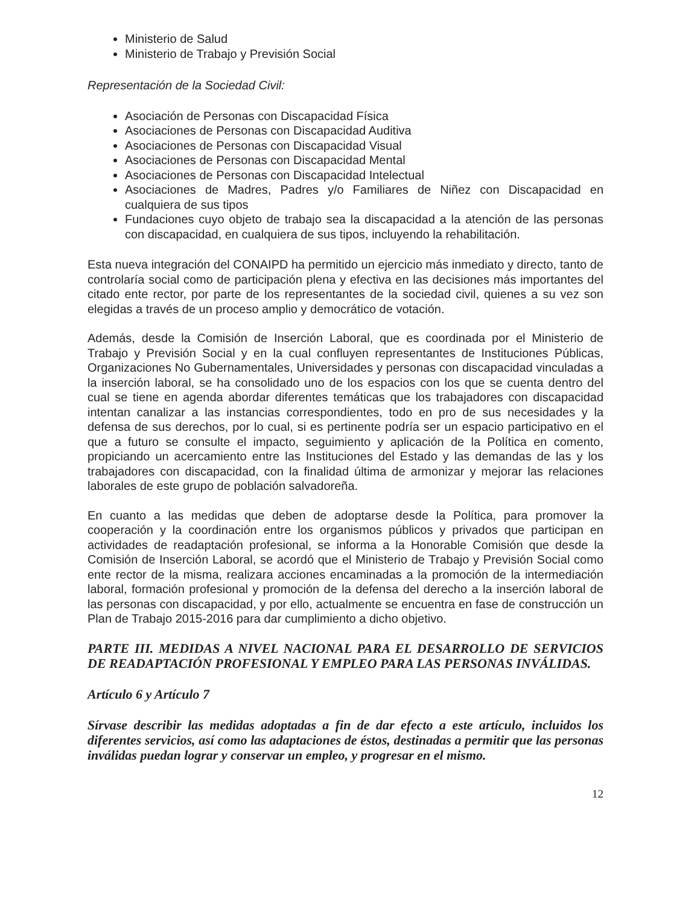Ministerio de Salud
Ministerio de Trabajo y Previsión Social
Representación de la Sociedad Civil:
Asociación de Personas con Discapacidad Física
Asociaciones de Personas con Discapacidad Auditiva
Asociaciones de Personas con Discapacidad Visual
Asociaciones de Personas con Discapacidad Mental
Asociaciones de Personas con Discapacidad Intelectual
Asociaciones de Madres, Padres y/o Familiares de Niñez con Discapacidad en cualquiera de sus tipos
Fundaciones cuyo objeto de trabajo sea la discapacidad a la atención de las personas con discapacidad, en cualquiera de sus tipos, incluyendo la rehabilitación.
Esta nueva integración del CONAIPD ha permitido un ejercicio más inmediato y directo, tanto de controlaría social como de participación plena y efectiva en las decisiones más importantes del citado ente rector, por parte de los representantes de la sociedad civil, quienes a su vez son elegidas a través de un proceso amplio y democrático de votación.
Además, desde la Comisión de Inserción Laboral, que es coordinada por el Ministerio de Trabajo y Previsión Social y en la cual confluyen representantes de Instituciones Públicas, Organizaciones No Gubernamentales, Universidades y personas con discapacidad vinculadas a la inserción laboral, se ha consolidado uno de los espacios con los que se cuenta dentro del cual se tiene en agenda abordar diferentes temáticas que los trabajadores con discapacidad intentan canalizar a las instancias correspondientes, todo en pro de sus necesidades y la defensa de sus derechos, por lo cual, si es pertinente podría ser un espacio participativo en el que a futuro se consulte el impacto, seguimiento y aplicación de la Política en comento, propiciando un acercamiento entre las Instituciones del Estado y las demandas de las y los trabajadores con discapacidad, con la finalidad última de armonizar y mejorar las relaciones laborales de este grupo de población salvadoreña.
En cuanto a las medidas que deben de adoptarse desde la Política, para promover la cooperación y la coordinación entre los organismos públicos y privados que participan en actividades de readaptación profesional, se informa a la Honorable Comisión que desde la Comisión de Inserción Laboral, se acordó que el Ministerio de Trabajo y Previsión Social como ente rector de la misma, realizara acciones encaminadas a la promoción de la intermediación laboral, formación profesional y promoción de la defensa del derecho a la inserción laboral de las personas con discapacidad, y por ello, actualmente se encuentra en fase de construcción un Plan de Trabajo 2015-2016 para dar cumplimiento a dicho objetivo.
PARTE III. MEDIDAS A NIVEL NACIONAL PARA EL DESARROLLO DE SERVICIOS DE READAPTACIÓN PROFESIONAL Y EMPLEO PARA LAS PERSONAS INVÁLIDAS.
Artículo 6 y Artículo 7
Sírvase describir las medidas adoptadas a fin de dar efecto a este artículo, incluidos los diferentes servicios, así como las adaptaciones de éstos, destinadas a permitir que las personas inválidas puedan lograr y conservar un empleo, y progresar en el mismo.
12